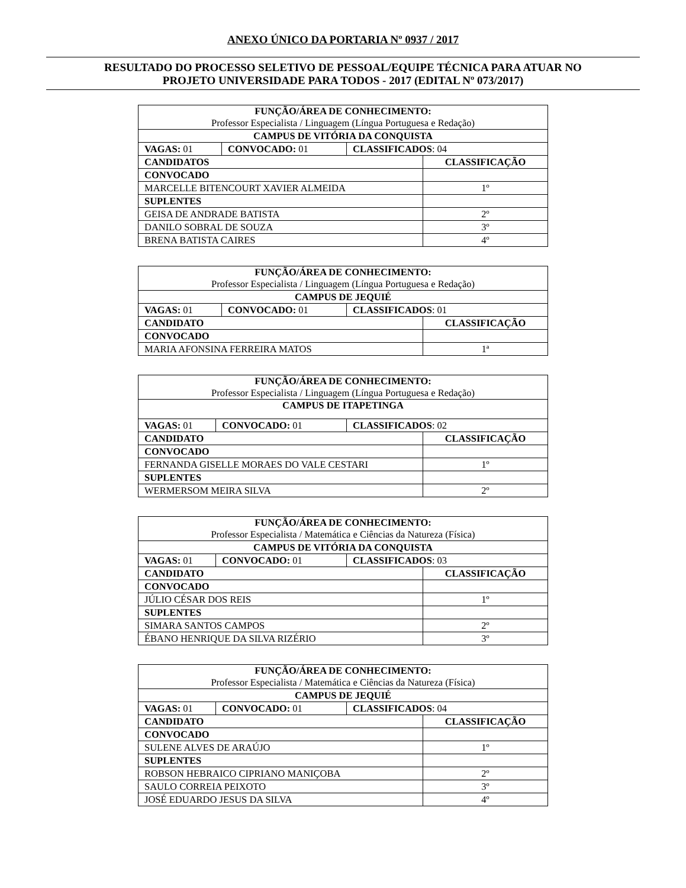ANEXO ÚNICO DA PORTARIA Nº 0937 / 2017
RESULTADO DO PROCESSO SELETIVO DE PESSOAL/EQUIPE TÉCNICA PARA ATUAR NO
PROJETO UNIVERSIDADE PARA TODOS - 2017 (EDITAL Nº 073/2017)
| FUNÇÃO/ÁREA DE CONHECIMENTO: Professor Especialista / Linguagem (Língua Portuguesa e Redação) | |
| CAMPUS DE VITÓRIA DA CONQUISTA | |
| / VAGAS: 01 / CONVOCADO: 01 / CLASSIFICADOS : 04 / | |
| CANDIDATOS | CLASSIFICAÇÃO |
| CONVOCADO | |
| MARCELLE BITENCOURT XAVIER ALMEIDA | 1º |
| SUPLENTES | |
| GEISA DE ANDRADE BATISTA | 2º |
| DANILO SOBRAL DE SOUZA | 3º |
| BRENA BATISTA CAIRES | 4º |
| FUNÇÃO/ÁREA DE CONHECIMENTO: Professor Especialista / Linguagem (Língua Portuguesa e Redação) | |
| CAMPUS DE JEQUIÉ | |
| / VAGAS: 01 / CONVOCADO: 01 / CLASSIFICADOS : 01 / | |
| CANDIDATO | CLASSIFICAÇÃO |
| CONVOCADO | |
| MARIA AFONSINA FERREIRA MATOS | 1ª |
| FUNÇÃO/ÁREA DE CONHECIMENTO: Professor Especialista / Linguagem (Língua Portuguesa e Redação) | |
| CAMPUS DE ITAPETINGA | |
| / VAGAS: 01 / CONVOCADO: 01 / CLASSIFICADOS : 02 / | |
| CANDIDATO | CLASSIFICAÇÃO |
| CONVOCADO | |
| FERNANDA GISELLE MORAES DO VALE CESTARI | 1º |
| SUPLENTES | |
| WERMERSOM MEIRA SILVA | 2º |
| FUNÇÃO/ÁREA DE CONHECIMENTO: Professor Especialista / Matemática e Ciências da Natureza (Física) | |
| CAMPUS DE VITÓRIA DA CONQUISTA | |
| / VAGAS: 01 / CONVOCADO: 01 / CLASSIFICADOS : 03 / | |
| CANDIDATO | CLASSIFICAÇÃO |
| CONVOCADO | |
| JÚLIO CÉSAR DOS REIS | 1º |
| SUPLENTES | |
| SIMARA SANTOS CAMPOS | 2º |
| ÉBANO HENRIQUE DA SILVA RIZÉRIO | 3º |
| FUNÇÃO/ÁREA DE CONHECIMENTO: Professor Especialista / Matemática e Ciências da Natureza (Física) | |
| CAMPUS DE JEQUIÉ | |
| / VAGAS: 01 / CONVOCADO: 01 / CLASSIFICADOS : 04 / | |
| CANDIDATO | CLASSIFICAÇÃO |
| CONVOCADO | |
| SULENE ALVES DE ARAÚJO | 1º |
| SUPLENTES | |
| ROBSON HEBRAICO CIPRIANO MANIÇOBA | 2º |
| SAULO CORREIA PEIXOTO | 3º |
| JOSÉ EDUARDO JESUS DA SILVA | 4º |